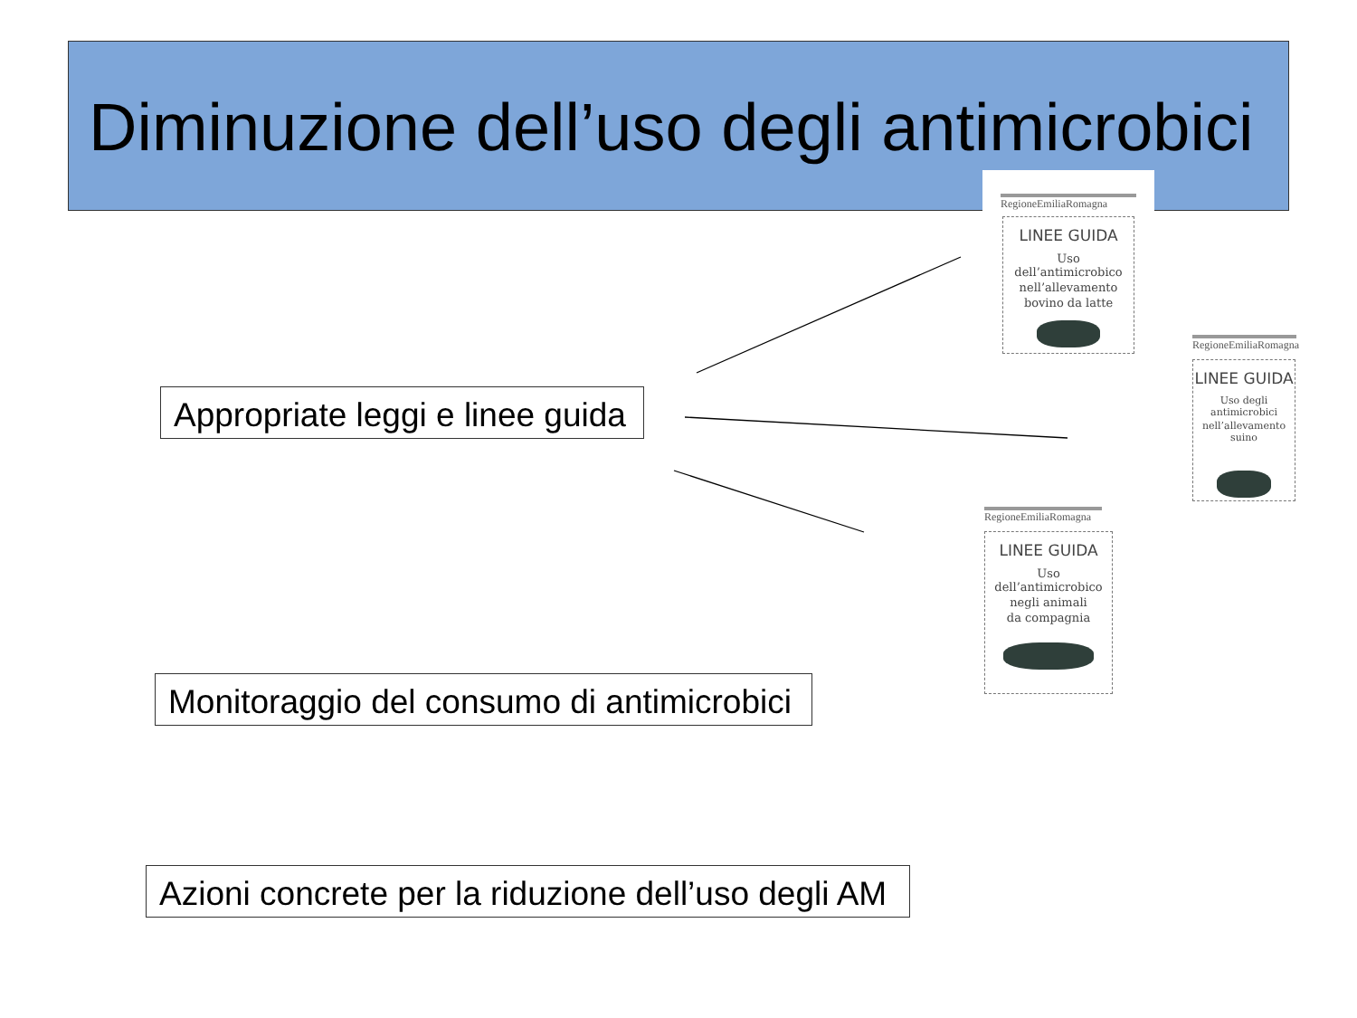Diminuzione dell’uso degli antimicrobici
Appropriate leggi e linee guida
Monitoraggio del consumo di antimicrobici
Azioni concrete per la riduzione dell’uso degli AM
RegioneEmiliaRomagna
LINEE GUIDA
Uso dell’antimicrobico
nell’allevamento
bovino da latte
RegioneEmiliaRomagna
LINEE GUIDA
Uso degli antimicrobici
nell’allevamento suino
RegioneEmiliaRomagna
LINEE GUIDA
Uso dell’antimicrobico
negli animali
da compagnia